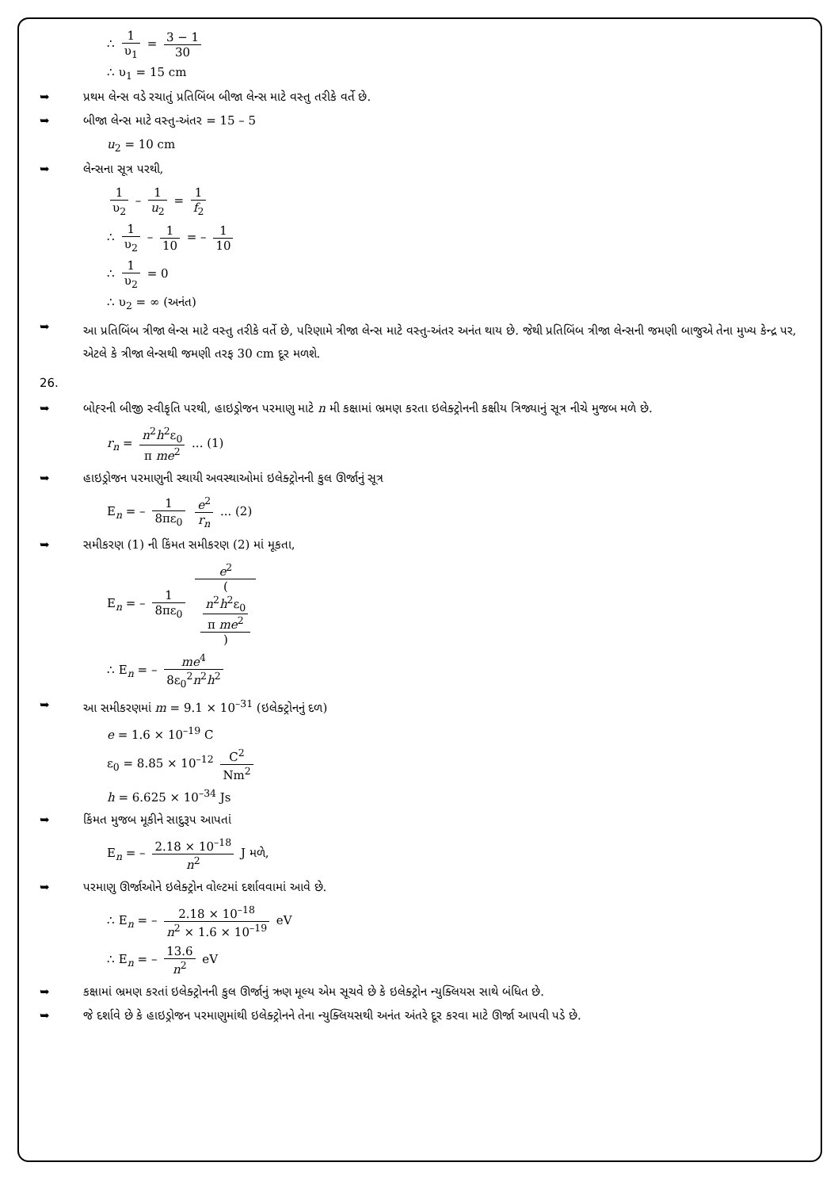∴ 1 υ<sub>1</sub> = 3 − 1 30
∴ υ<sub>1</sub> = 15 cm
➥ પ્રથમ લેન્સ વડે રચાતું પ્રતિબિંબ બીજા લેન્સ માટે વસ્તુ તરીકે વર્તે છે.
➥ બીજા લેન્સ માટે વસ્તુ-અંતર = 15 – 5
u<sub>2</sub> = 10 cm
➥ લેન્સના સૂત્ર પરથી,
1 υ<sub>2</sub> – 1 u<sub>2</sub> = 1 f<sub>2</sub>
∴ 1 υ<sub>2</sub> – 1 10 = – 1 10
∴ 1 υ<sub>2</sub> = 0
∴ υ<sub>2</sub> = ∞ (અનંત)
➥ આ પ્રતિબિંબ ત્રીજા લેન્સ માટે વસ્તુ તરીકે વર્તે છે, પરિણામે ત્રીજા લેન્સ માટે વસ્તુ-અંતર અનંત થાય છે. જેથી પ્રતિબિંબ ત્રીજા લેન્સની જમણી બાજુએ તેના મુખ્ય કેન્દ્ર પર, એટલે કે ત્રીજા લેન્સથી જમણી તરફ 30 cm દૂર મળશે.
26.
➥ બોહ્‍રની બીજી સ્વીકૃતિ પરથી, હાઇડ્રોજન પરમાણુ માટે n મી કક્ષામાં ભ્રમણ કરતા ઇલેક્ટ્રોનની કક્ષીય ત્રિજ્યાનું સૂત્ર નીચે મુજબ મળે છે.
r<sub>n</sub> = n<sup>2</sup>h<sup>2</sup>ε<sub>0</sub> π me<sup>2</sup> ... (1)
➥ હાઇડ્રોજન પરમાણુની સ્થાયી અવસ્થાઓમાં ઇલેક્ટ્રોનની કુલ ઊર્જાનું સૂત્ર
E<sub>n</sub> = – 1 8πε<sub>0</sub> e<sup>2</sup> r<sub>n</sub> ... (2)
➥ સમીકરણ (1) ની કિંમત સમીકરણ (2) માં મૂકતા,
E<sub>n</sub> = – 1 8πε<sub>0</sub> e<sup>2</sup> (
n<sup>2</sup>h<sup>2</sup>ε<sub>0</sub>
π me<sup>2</sup>
)
∴ E<sub>n</sub> = – me<sup>4</sup> 8ε<sub>0</sub><sup>2</sup>n<sup>2</sup>h<sup>2</sup>
➥ આ સમીકરણમાં m = 9.1 × 10<sup>–31</sup> (ઇલેક્ટ્રોનનું દળ)
e = 1.6 × 10<sup>–19</sup> C
ε<sub>0</sub> = 8.85 × 10<sup>–12</sup> C<sup>2</sup> Nm<sup>2</sup>
h = 6.625 × 10<sup>–34</sup> Js
➥ કિંમત મુજબ મૂકીને સાદુરૂપ આપતાં
E<sub>n</sub> = – 2.18 × 10<sup>–18</sup> n<sup>2</sup> J મળે,
➥ પરમાણુ ઊર્જાઓને ઇલેક્ટ્રોન વોલ્ટમાં દર્શાવવામાં આવે છે.
∴ E<sub>n</sub> = – 2.18 × 10<sup>–18</sup> n<sup>2</sup> × 1.6 × 10<sup>–19</sup> eV
∴ E<sub>n</sub> = – 13.6 n<sup>2</sup> eV
➥ કક્ષામાં ભ્રમણ કરતાં ઇલેક્ટ્રોનની કુલ ઊર્જાનું ઋણ મૂલ્ય એમ સૂચવે છે કે ઇલેક્ટ્રોન ન્યુક્લિયસ સાથે બંધિત છે.
➥ જે દર્શાવે છે કે હાઇડ્રોજન પરમાણુમાંથી ઇલેક્ટ્રોનને તેના ન્યુક્લિયસથી અનંત અંતરે દૂર કરવા માટે ઊર્જા આપવી પડે છે.